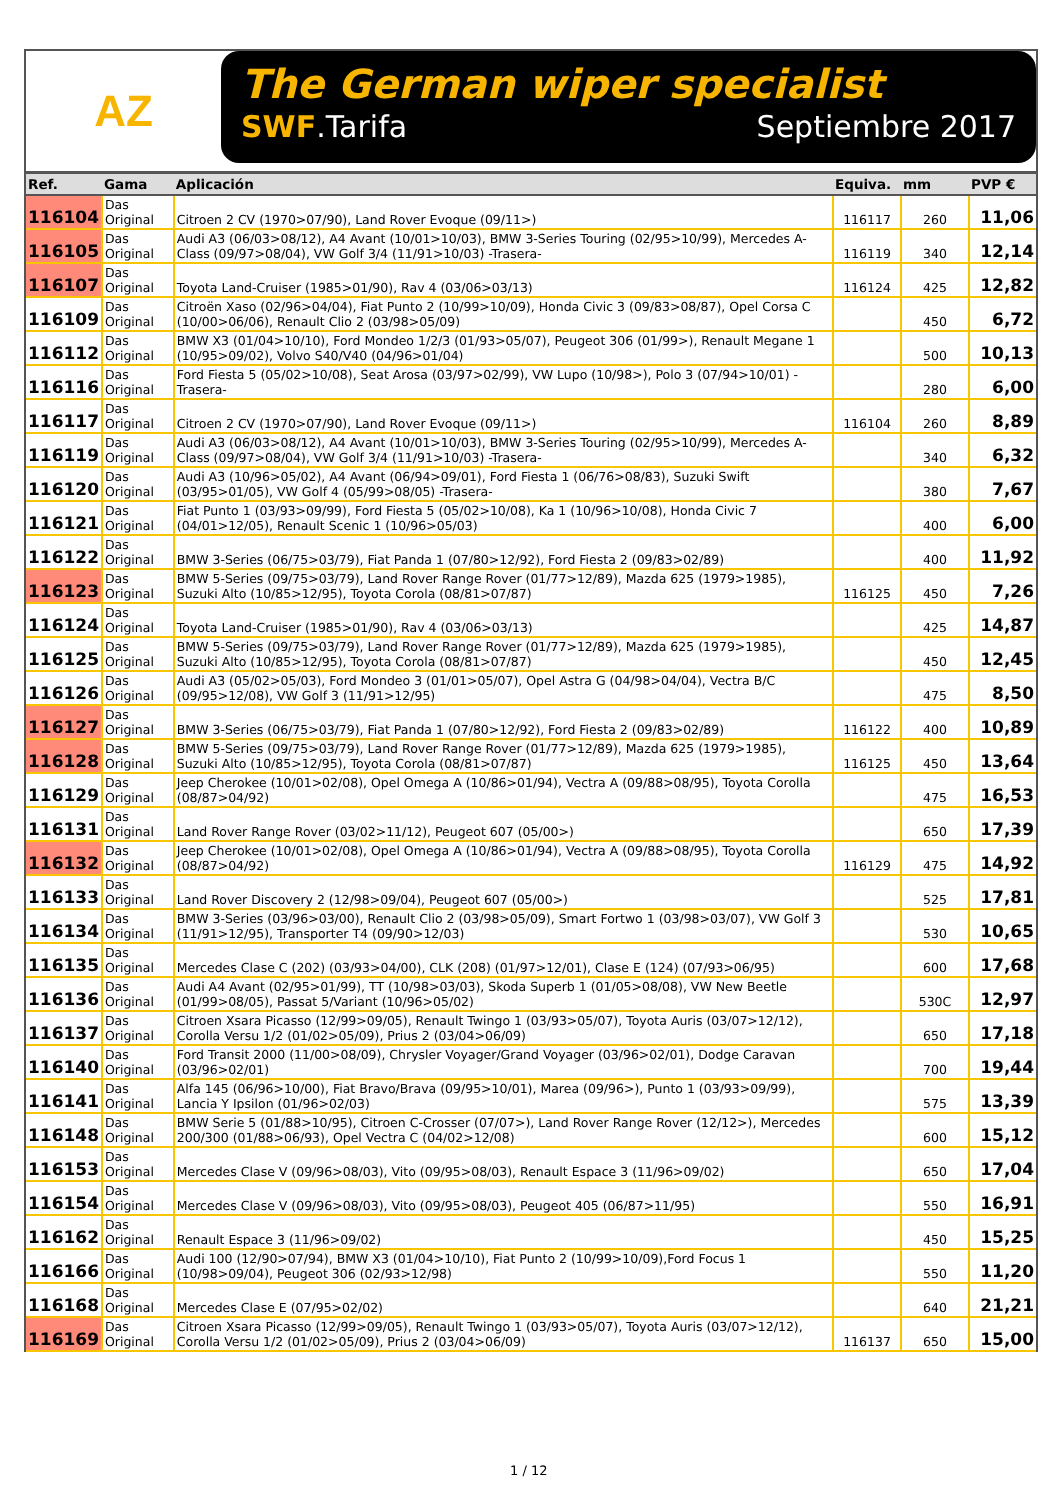AZ
The German wiper specialist
SWF.Tarifa Septiembre 2017
| Ref. | Gama | Aplicación | Equiva. | mm | PVP € |
| --- | --- | --- | --- | --- | --- |
| 116104 | Das Original | Citroen 2 CV (1970>07/90), Land Rover Evoque (09/11>) | 116117 | 260 | 11,06 |
| 116105 | Das Original | Audi A3 (06/03>08/12), A4 Avant (10/01>10/03), BMW 3-Series Touring (02/95>10/99), Mercedes A-Class (09/97>08/04), VW Golf 3/4 (11/91>10/03) -Trasera- | 116119 | 340 | 12,14 |
| 116107 | Das Original | Toyota Land-Cruiser (1985>01/90), Rav 4 (03/06>03/13) | 116124 | 425 | 12,82 |
| 116109 | Das Original | Citroën Xaso (02/96>04/04), Fiat Punto 2 (10/99>10/09), Honda Civic 3 (09/83>08/87), Opel Corsa C (10/00>06/06), Renault Clio 2 (03/98>05/09) | | 450 | 6,72 |
| 116112 | Das Original | BMW X3 (01/04>10/10), Ford Mondeo 1/2/3 (01/93>05/07), Peugeot 306 (01/99>), Renault Megane 1 (10/95>09/02), Volvo S40/V40 (04/96>01/04) | | 500 | 10,13 |
| 116116 | Das Original | Ford Fiesta 5 (05/02>10/08), Seat Arosa (03/97>02/99), VW Lupo (10/98>), Polo 3 (07/94>10/01) -Trasera- | | 280 | 6,00 |
| 116117 | Das Original | Citroen 2 CV (1970>07/90), Land Rover Evoque (09/11>) | 116104 | 260 | 8,89 |
| 116119 | Das Original | Audi A3 (06/03>08/12), A4 Avant (10/01>10/03), BMW 3-Series Touring (02/95>10/99), Mercedes A-Class (09/97>08/04), VW Golf 3/4 (11/91>10/03) -Trasera- | | 340 | 6,32 |
| 116120 | Das Original | Audi A3 (10/96>05/02), A4 Avant (06/94>09/01), Ford Fiesta 1 (06/76>08/83), Suzuki Swift (03/95>01/05), VW Golf 4 (05/99>08/05) -Trasera- | | 380 | 7,67 |
| 116121 | Das Original | Fiat Punto 1 (03/93>09/99), Ford Fiesta 5 (05/02>10/08), Ka 1 (10/96>10/08), Honda Civic 7 (04/01>12/05), Renault Scenic 1 (10/96>05/03) | | 400 | 6,00 |
| 116122 | Das Original | BMW 3-Series (06/75>03/79), Fiat Panda 1 (07/80>12/92), Ford Fiesta 2 (09/83>02/89) | | 400 | 11,92 |
| 116123 | Das Original | BMW 5-Series (09/75>03/79), Land Rover Range Rover (01/77>12/89), Mazda 625 (1979>1985), Suzuki Alto (10/85>12/95), Toyota Corola (08/81>07/87) | 116125 | 450 | 7,26 |
| 116124 | Das Original | Toyota Land-Cruiser (1985>01/90), Rav 4 (03/06>03/13) | | 425 | 14,87 |
| 116125 | Das Original | BMW 5-Series (09/75>03/79), Land Rover Range Rover (01/77>12/89), Mazda 625 (1979>1985), Suzuki Alto (10/85>12/95), Toyota Corola (08/81>07/87) | | 450 | 12,45 |
| 116126 | Das Original | Audi A3 (05/02>05/03), Ford Mondeo 3 (01/01>05/07), Opel Astra G (04/98>04/04), Vectra B/C (09/95>12/08), VW Golf 3 (11/91>12/95) | | 475 | 8,50 |
| 116127 | Das Original | BMW 3-Series (06/75>03/79), Fiat Panda 1 (07/80>12/92), Ford Fiesta 2 (09/83>02/89) | 116122 | 400 | 10,89 |
| 116128 | Das Original | BMW 5-Series (09/75>03/79), Land Rover Range Rover (01/77>12/89), Mazda 625 (1979>1985), Suzuki Alto (10/85>12/95), Toyota Corola (08/81>07/87) | 116125 | 450 | 13,64 |
| 116129 | Das Original | Jeep Cherokee (10/01>02/08), Opel Omega A (10/86>01/94), Vectra A (09/88>08/95), Toyota Corolla (08/87>04/92) | | 475 | 16,53 |
| 116131 | Das Original | Land Rover Range Rover (03/02>11/12), Peugeot 607 (05/00>) | | 650 | 17,39 |
| 116132 | Das Original | Jeep Cherokee (10/01>02/08), Opel Omega A (10/86>01/94), Vectra A (09/88>08/95), Toyota Corolla (08/87>04/92) | 116129 | 475 | 14,92 |
| 116133 | Das Original | Land Rover Discovery 2 (12/98>09/04), Peugeot 607 (05/00>) | | 525 | 17,81 |
| 116134 | Das Original | BMW 3-Series (03/96>03/00), Renault Clio 2 (03/98>05/09), Smart Fortwo 1 (03/98>03/07), VW Golf 3 (11/91>12/95), Transporter T4 (09/90>12/03) | | 530 | 10,65 |
| 116135 | Das Original | Mercedes Clase C (202) (03/93>04/00), CLK (208) (01/97>12/01), Clase E (124) (07/93>06/95) | | 600 | 17,68 |
| 116136 | Das Original | Audi A4 Avant (02/95>01/99), TT (10/98>03/03), Skoda Superb 1 (01/05>08/08), VW New Beetle (01/99>08/05), Passat 5/Variant (10/96>05/02) | | 530C | 12,97 |
| 116137 | Das Original | Citroen Xsara Picasso (12/99>09/05), Renault Twingo 1 (03/93>05/07), Toyota Auris (03/07>12/12), Corolla Versu 1/2 (01/02>05/09), Prius 2 (03/04>06/09) | | 650 | 17,18 |
| 116140 | Das Original | Ford Transit 2000 (11/00>08/09), Chrysler Voyager/Grand Voyager (03/96>02/01), Dodge Caravan (03/96>02/01) | | 700 | 19,44 |
| 116141 | Das Original | Alfa 145 (06/96>10/00), Fiat Bravo/Brava (09/95>10/01), Marea (09/96>), Punto 1 (03/93>09/99), Lancia Y Ipsilon (01/96>02/03) | | 575 | 13,39 |
| 116148 | Das Original | BMW Serie 5 (01/88>10/95), Citroen C-Crosser (07/07>), Land Rover Range Rover (12/12>), Mercedes 200/300 (01/88>06/93), Opel Vectra C (04/02>12/08) | | 600 | 15,12 |
| 116153 | Das Original | Mercedes Clase V (09/96>08/03), Vito (09/95>08/03), Renault Espace 3 (11/96>09/02) | | 650 | 17,04 |
| 116154 | Das Original | Mercedes Clase V (09/96>08/03), Vito (09/95>08/03), Peugeot 405 (06/87>11/95) | | 550 | 16,91 |
| 116162 | Das Original | Renault Espace 3 (11/96>09/02) | | 450 | 15,25 |
| 116166 | Das Original | Audi 100 (12/90>07/94), BMW X3 (01/04>10/10), Fiat Punto 2 (10/99>10/09),Ford Focus 1 (10/98>09/04), Peugeot 306 (02/93>12/98) | | 550 | 11,20 |
| 116168 | Das Original | Mercedes Clase E (07/95>02/02) | | 640 | 21,21 |
| 116169 | Das Original | Citroen Xsara Picasso (12/99>09/05), Renault Twingo 1 (03/93>05/07), Toyota Auris (03/07>12/12), Corolla Versu 1/2 (01/02>05/09), Prius 2 (03/04>06/09) | 116137 | 650 | 15,00 |
1 / 12